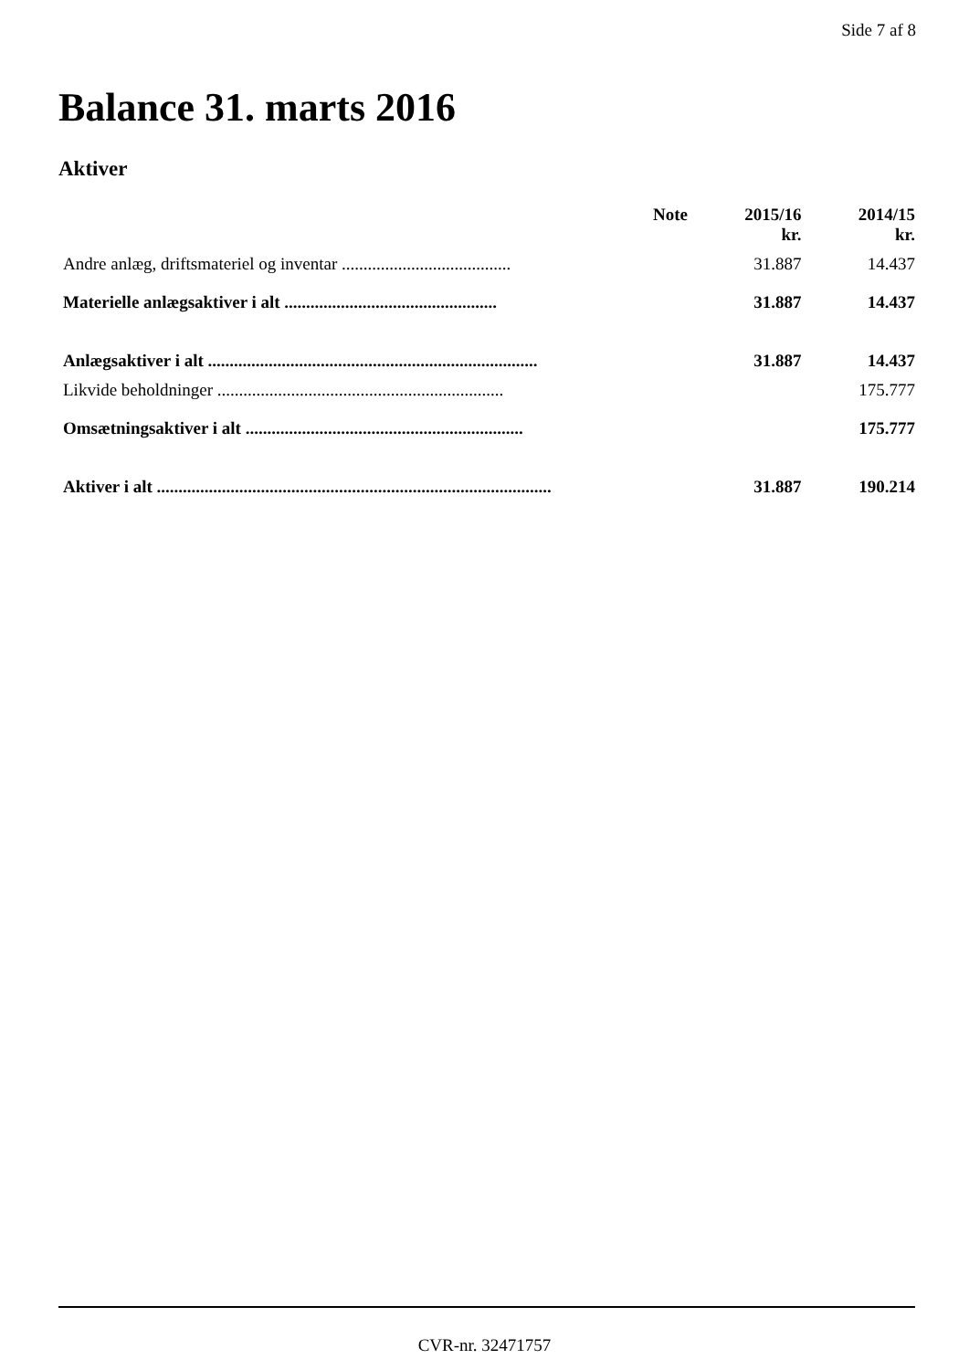Side 7 af 8
Balance 31. marts 2016
Aktiver
| | Note | 2015/16 | 2014/15 |
| --- | --- | --- | --- |
| | | kr. | kr. |
| Andre anlæg, driftsmateriel og inventar ....................................... | | 31.887 | 14.437 |
| Materielle anlægsaktiver i alt ................................................. | | 31.887 | 14.437 |
| Anlægsaktiver i alt ............................................................................ | | 31.887 | 14.437 |
| Likvide beholdninger .................................................................. | | | 175.777 |
| Omsætningsaktiver i alt ................................................................ | | | 175.777 |
| Aktiver i alt ........................................................................................... | | 31.887 | 190.214 |
CVR-nr. 32471757